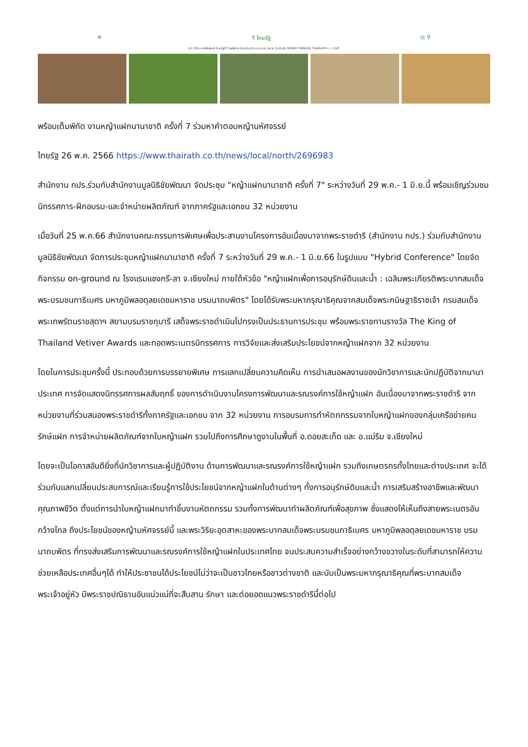≡ T ไทยรัฐ ◎ ⚲
ข่าว วิดีโอ หนังสือพิมพ์ ไทยรัฐทีวี ไลฟ์สไตล์ กีฬา บันเทิง ดวง หวย นิยาย โปรโมชั่น MONEY MIRROR THAIRATH+ • LIVE
พร้อมเต็มพิกัด งานหญ้าแฝกนานาชาติ ครั้งที่ 7 ร่วมหาคำตอบหญ้ามหัศจรรย์
ไทยรัฐ 26 พ.ค. 2566 https://www.thairath.co.th/news/local/north/2696983
สำนักงาน กปร.ร่วมกับสำนักงานมูลนิธิชัยพัฒนา จัดประชุม "หญ้าแฝกนานาชาติ ครั้งที่ 7" ระหว่างวันที่ 29 พ.ค.- 1 มิ.ย.นี้ พร้อมเชิญร่วมชมนิทรรศการ-ฝึกอบรม-และจำหน่ายผลิตภัณฑ์ จากภาครัฐและเอกชน 32 หน่วยงาน
เมื่อวันที่ 25 พ.ค.66 สำนักงานคณะกรรมการพิเศษเพื่อประสานงานโครงการอันเนื่องมาจากพระราชดำริ (สำนักงาน กปร.) ร่วมกับสำนักงานมูลนิธิชัยพัฒนา จัดการประชุมหญ้าแฝกนานาชาติ ครั้งที่ 7 ระหว่างวันที่ 29 พ.ค.- 1 มิ.ย.66 ในรูปแบบ "Hybrid Conference" โดยจัดกิจกรรม on-ground ณ โรงแรมแชงกรี-ลา จ.เชียงใหม่ ภายใต้หัวข้อ "หญ้าแฝกเพื่อการอนุรักษ์ดินและน้ำ : เฉลิมพระเกียรติพระบาทสมเด็จพระบรมชนกาธิเบศร มหาภูมิพลอดุลยเดชมหาราช บรมนาถบพิตร" โดยได้รับพระมหากรุณาธิคุณจากสมเด็จพระกนิษฐาธิราชเจ้า กรมสมเด็จพระเทพรัตนราชสุดาฯ สยามบรมราชกุมารี เสด็จพระราชดำเนินไปทรงเป็นประธานการประชุม พร้อมพระราชทานรางวัล The King of Thailand Vetiver Awards และทอดพระเนตรนิทรรศการ การวิจัยและส่งเสริมประโยชน์จากหญ้าแฝกจาก 32 หน่วยงาน
โดยในการประชุมครั้งนี้ ประกอบด้วยการบรรยายพิเศษ การแลกเปลี่ยนความคิดเห็น การนำเสนอผลงานของนักวิชาการและนักปฏิบัติจากนานาประเทศ การจัดแสดงนิทรรศการผลสัมฤทธิ์ ของการดำเนินงานโครงการพัฒนาและรณรงค์การใช้หญ้าแฝก อันเนื่องมาจากพระราชดำริ จากหน่วยงานที่ร่วมสนองพระราชดำริทั้งภาครัฐและเอกชน จาก 32 หน่วยงาน การอบรมการทำหัตถกรรมจากใบหญ้าแฝกของกลุ่มเครือข่ายคนรักษ์แฝก การจำหน่ายผลิตภัณฑ์จากใบหญ้าแฝก รวมไปถึงการศึกษาดูงานในพื้นที่ อ.ดอยสะเก็ด และ อ.แม่ริม จ.เชียงใหม่
โดยจะเป็นโอกาสอันดียิ่งที่นักวิชาการและผู้ปฏิบัติงาน ด้านการพัฒนาและรณรงค์การใช้หญ้าแฝก รวมถึงเกษตรกรทั้งไทยและต่างประเทศ จะได้ร่วมกันแลกเปลี่ยนประสบการณ์และเรียนรู้การใช้ประโยชน์จากหญ้าแฝกในด้านต่างๆ ทั้งการอนุรักษ์ดินและน้ำ การเสริมสร้างอาชีพและพัฒนาคุณภาพชีวิต ตั้งแต่การนำใบหญ้าแฝกมาทำชิ้นงานหัตถกรรม รวมทั้งการพัฒนาทำผลิตภัณฑ์เพื่อสุขภาพ ซึ่งแสดงให้เห็นถึงสายพระเนตรอันกว้างไกล ถึงประโยชน์ของหญ้ามหัศจรรย์นี้ และพระวิริยะอุตสาหะของพระบาทสมเด็จพระบรมชนกาธิเบศร มหาภูมิพลอดุลยเดชมหาราช บรมนาถบพิตร ที่ทรงส่งเสริมการพัฒนาและรณรงค์การใช้หญ้าแฝกในประเทศไทย จนประสบความสำเร็จอย่างกว้างขวางในระดับที่สามารถให้ความช่วยเหลือประเทศอื่นๆได้ ทำให้ประชาชนได้ประโยชน์ไม่ว่าจะเป็นชาวไทยหรือชาวต่างชาติ และนับเป็นพระมหากรุณาธิคุณที่พระบาทสมเด็จพระเจ้าอยู่หัว มีพระราชปณิธานอันแน่วแน่ที่จะสืบสาน รักษา และต่อยอดแนวพระราชดำรินี้ต่อไป